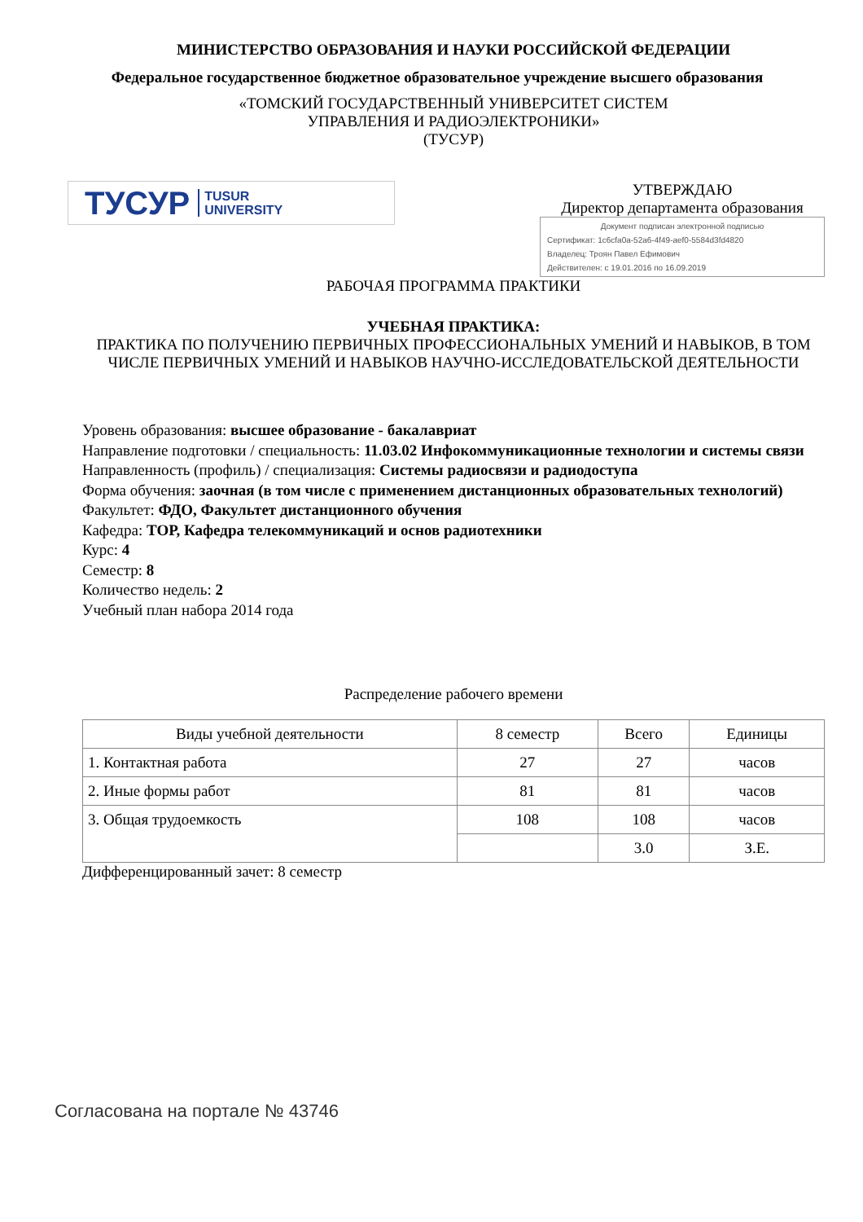МИНИСТЕРСТВО ОБРАЗОВАНИЯ И НАУКИ РОССИЙСКОЙ ФЕДЕРАЦИИ
Федеральное государственное бюджетное образовательное учреждение высшего образования
«ТОМСКИЙ ГОСУДАРСТВЕННЫЙ УНИВЕРСИТЕТ СИСТЕМ
УПРАВЛЕНИЯ И РАДИОЭЛЕКТРОНИКИ»
(ТУСУР)
ТУСУР TUSUR
UNIVERSITY
УТВЕРЖДАЮ
Директор департамента образования
Документ подписан электронной подписью
Сертификат: 1c6cfa0a-52a6-4f49-aef0-5584d3fd4820
Владелец: Троян Павел Ефимович
Действителен: с 19.01.2016 по 16.09.2019
РАБОЧАЯ ПРОГРАММА ПРАКТИКИ
УЧЕБНАЯ ПРАКТИКА:
ПРАКТИКА ПО ПОЛУЧЕНИЮ ПЕРВИЧНЫХ ПРОФЕССИОНАЛЬНЫХ УМЕНИЙ И НАВЫКОВ, В ТОМ ЧИСЛЕ ПЕРВИЧНЫХ УМЕНИЙ И НАВЫКОВ НАУЧНО-ИССЛЕДОВАТЕЛЬСКОЙ ДЕЯТЕЛЬНОСТИ
Уровень образования: высшее образование - бакалавриат
Направление подготовки / специальность: 11.03.02 Инфокоммуникационные технологии и системы связи
Направленность (профиль) / специализация: Системы радиосвязи и радиодоступа
Форма обучения: заочная (в том числе с применением дистанционных образовательных технологий)
Факультет: ФДО, Факультет дистанционного обучения
Кафедра: ТОР, Кафедра телекоммуникаций и основ радиотехники
Курс: 4
Семестр: 8
Количество недель: 2
Учебный план набора 2014 года
Распределение рабочего времени
| Виды учебной деятельности | 8 семестр | Всего | Единицы |
| --- | --- | --- | --- |
| 1. Контактная работа | 27 | 27 | часов |
| 2. Иные формы работ | 81 | 81 | часов |
| 3. Общая трудоемкость | 108 | 108 | часов |
| | | 3.0 | З.Е. |
Дифференцированный зачет: 8 семестр
Согласована на портале № 43746